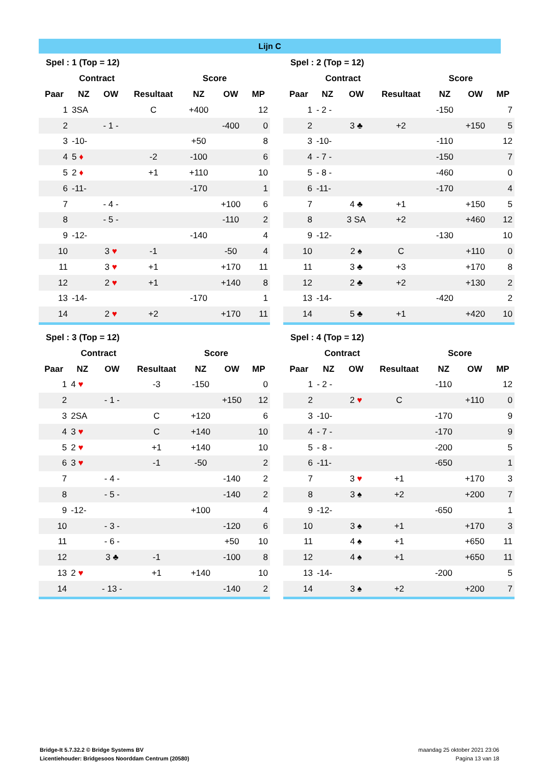Lijn C
| Spel : 1 (Top = 12) | | | | | | |
| --- | --- | --- | --- | --- | --- | --- |
| | Contract | | | Score | | |
| Paar | NZ | OW | Resultaat | NZ | OW | MP |
| 1 | 3SA | | C | +400 | | 12 |
| 2 | | - 1 - | | | -400 | 0 |
| 3 | -10- | | | +50 | | 8 |
| 4 | 5 ♦ | | -2 | -100 | | 6 |
| 5 | 2 ♦ | | +1 | +110 | | 10 |
| 6 | -11- | | | -170 | | 1 |
| 7 | | - 4 - | | | +100 | 6 |
| 8 | | - 5 - | | | -110 | 2 |
| 9 | -12- | | | -140 | | 4 |
| 10 | | 3 ♥ | -1 | | -50 | 4 |
| 11 | | 3 ♥ | +1 | | +170 | 11 |
| 12 | | 2 ♥ | +1 | | +140 | 8 |
| 13 | -14- | | | -170 | | 1 |
| 14 | | 2 ♥ | +2 | | +170 | 11 |
| Spel : 2 (Top = 12) | | | | | | |
| --- | --- | --- | --- | --- | --- | --- |
| | Contract | | | Score | | |
| Paar | NZ | OW | Resultaat | NZ | OW | MP |
| 1 | - 2 - | | | -150 | | 7 |
| 2 | | 3 ♣ | +2 | | +150 | 5 |
| 3 | -10- | | | -110 | | 12 |
| 4 | - 7 - | | | -150 | | 7 |
| 5 | - 8 - | | | -460 | | 0 |
| 6 | -11- | | | -170 | | 4 |
| 7 | | 4 ♣ | +1 | | +150 | 5 |
| 8 | | 3 SA | +2 | | +460 | 12 |
| 9 | -12- | | | -130 | | 10 |
| 10 | | 2 ♠ | C | | +110 | 0 |
| 11 | | 3 ♣ | +3 | | +170 | 8 |
| 12 | | 2 ♣ | +2 | | +130 | 2 |
| 13 | -14- | | | -420 | | 2 |
| 14 | | 5 ♣ | +1 | | +420 | 10 |
| Spel : 3 (Top = 12) | | | | | | |
| --- | --- | --- | --- | --- | --- | --- |
| | Contract | | | Score | | |
| Paar | NZ | OW | Resultaat | NZ | OW | MP |
| 1 | 4 ♥ | | -3 | -150 | | 0 |
| 2 | | - 1 - | | | +150 | 12 |
| 3 | 2SA | | C | +120 | | 6 |
| 4 | 3 ♥ | | C | +140 | | 10 |
| 5 | 2 ♥ | | +1 | +140 | | 10 |
| 6 | 3 ♥ | | -1 | -50 | | 2 |
| 7 | | - 4 - | | | -140 | 2 |
| 8 | | - 5 - | | | -140 | 2 |
| 9 | -12- | | | +100 | | 4 |
| 10 | | - 3 - | | | -120 | 6 |
| 11 | | - 6 - | | | +50 | 10 |
| 12 | | 3 ♣ | -1 | | -100 | 8 |
| 13 | 2 ♥ | | +1 | +140 | | 10 |
| 14 | | - 13 - | | | -140 | 2 |
| Spel : 4 (Top = 12) | | | | | | |
| --- | --- | --- | --- | --- | --- | --- |
| | Contract | | | Score | | |
| Paar | NZ | OW | Resultaat | NZ | OW | MP |
| 1 | - 2 - | | | -110 | | 12 |
| 2 | | 2 ♥ | C | | +110 | 0 |
| 3 | -10- | | | -170 | | 9 |
| 4 | - 7 - | | | -170 | | 9 |
| 5 | - 8 - | | | -200 | | 5 |
| 6 | -11- | | | -650 | | 1 |
| 7 | | 3 ♥ | +1 | | +170 | 3 |
| 8 | | 3 ♠ | +2 | | +200 | 7 |
| 9 | -12- | | | -650 | | 1 |
| 10 | | 3 ♠ | +1 | | +170 | 3 |
| 11 | | 4 ♠ | +1 | | +650 | 11 |
| 12 | | 4 ♠ | +1 | | +650 | 11 |
| 13 | -14- | | | -200 | | 5 |
| 14 | | 3 ♠ | +2 | | +200 | 7 |
Bridge-It 5.7.32.2 © Bridge Systems BV
Licentiehouder: Bridgesoos Noorddam Centrum (20580)
maandag 25 oktober 2021 23:06
Pagina 13 van 18